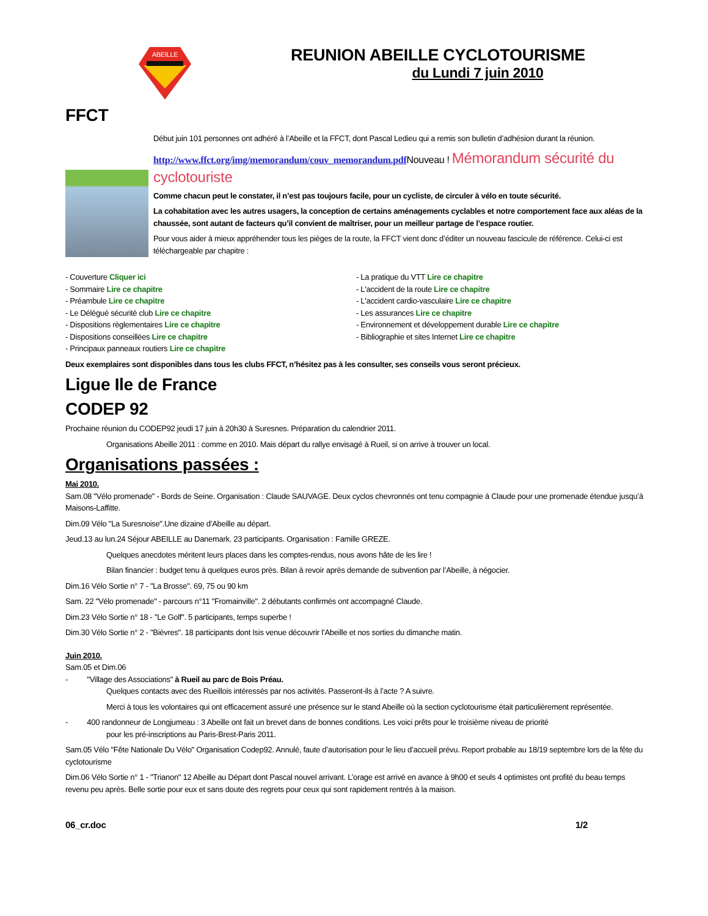ABEILLE
REUNION ABEILLE CYCLOTOURISME
du Lundi 7 juin 2010
FFCT
Début juin 101 personnes ont adhéré à l’Abeille et la FFCT, dont Pascal Ledieu qui a remis son bulletin d’adhésion durant la réunion.
http://www.ffct.org/img/memorandum/couv_memorandum.pdf Nouveau ! Mémorandum sécurité du cyclotouriste
Comme chacun peut le constater, il n’est pas toujours facile, pour un cycliste, de circuler à vélo en toute sécurité.
La cohabitation avec les autres usagers, la conception de certains aménagements cyclables et notre comportement face aux aléas de la chaussée, sont autant de facteurs qu’il convient de maîtriser, pour un meilleur partage de l’espace routier.
Pour vous aider à mieux appréhender tous les pièges de la route, la FFCT vient donc d’éditer un nouveau fascicule de référence. Celui-ci est téléchargeable par chapitre :
- Couverture Cliquer ici
- Sommaire Lire ce chapitre
- Préambule Lire ce chapitre
- Le Délégué sécurité club Lire ce chapitre
- Dispositions règlementaires Lire ce chapitre
- Dispositions conseillées Lire ce chapitre
- Principaux panneaux routiers Lire ce chapitre
- La pratique du VTT Lire ce chapitre
- L'accident de la route Lire ce chapitre
- L'accident cardio-vasculaire Lire ce chapitre
- Les assurances Lire ce chapitre
- Environnement et développement durable Lire ce chapitre
- Bibliographie et sites Internet Lire ce chapitre
Deux exemplaires sont disponibles dans tous les clubs FFCT, n’hésitez pas à les consulter, ses conseils vous seront précieux.
Ligue Ile de France
CODEP 92
Prochaine réunion du CODEP92 jeudi 17 juin à 20h30 à Suresnes. Préparation du calendrier 2011.
Organisations Abeille 2011 : comme en 2010. Mais départ du rallye envisagé à Rueil, si on arrive à trouver un local.
Organisations passées :
Mai 2010.
Sam.08 "Vélo promenade" - Bords de Seine. Organisation : Claude SAUVAGE. Deux cyclos chevronnés ont tenu compagnie à Claude pour une promenade étendue jusqu’à Maisons-Laffitte.
Dim.09 Vélo "La Suresnoise".Une dizaine d’Abeille au départ.
Jeud.13 au lun.24 Séjour ABEILLE au Danemark. 23 participants. Organisation : Famille GREZE.
Quelques anecdotes méritent leurs places dans les comptes-rendus, nous avons hâte de les lire !
Bilan financier : budget tenu à quelques euros près. Bilan à revoir après demande de subvention par l’Abeille, à négocier.
Dim.16 Vélo Sortie n° 7 - "La Brosse". 69, 75 ou 90 km
Sam. 22 "Vélo promenade" - parcours n°11 "Fromainville". 2 débutants confirmés ont accompagné Claude.
Dim.23 Vélo Sortie n° 18 - "Le Golf". 5 participants, temps superbe !
Dim.30 Vélo Sortie n° 2 - "Bièvres". 18 participants dont Isis venue découvrir l’Abeille et nos sorties du dimanche matin.
Juin 2010.
Sam.05 et Dim.06
- "Village des Associations" à Rueil au parc de Bois Préau.
Quelques contacts avec des Rueillois intéressés par nos activités. Passeront-ils à l’acte ? A suivre.
Merci à tous les volontaires qui ont efficacement assuré une présence sur le stand Abeille où la section cyclotourisme était particulièrement représentée.
- 400 randonneur de Longjumeau : 3 Abeille ont fait un brevet dans de bonnes conditions. Les voici prêts pour le troisième niveau de priorité
pour les pré-inscriptions au Paris-Brest-Paris 2011.
Sam.05 Vélo "Fête Nationale Du Vélo" Organisation Codep92. Annulé, faute d’autorisation pour le lieu d’accueil prévu. Report probable au 18/19 septembre lors de la fête du cyclotourisme
Dim.06 Vélo Sortie n° 1 - "Trianon" 12 Abeille au Départ dont Pascal nouvel arrivant. L’orage est arrivé en avance à 9h00 et seuls 4 optimistes ont profité du beau temps revenu peu après. Belle sortie pour eux et sans doute des regrets pour ceux qui sont rapidement rentrés à la maison.
06_cr.doc 1/2